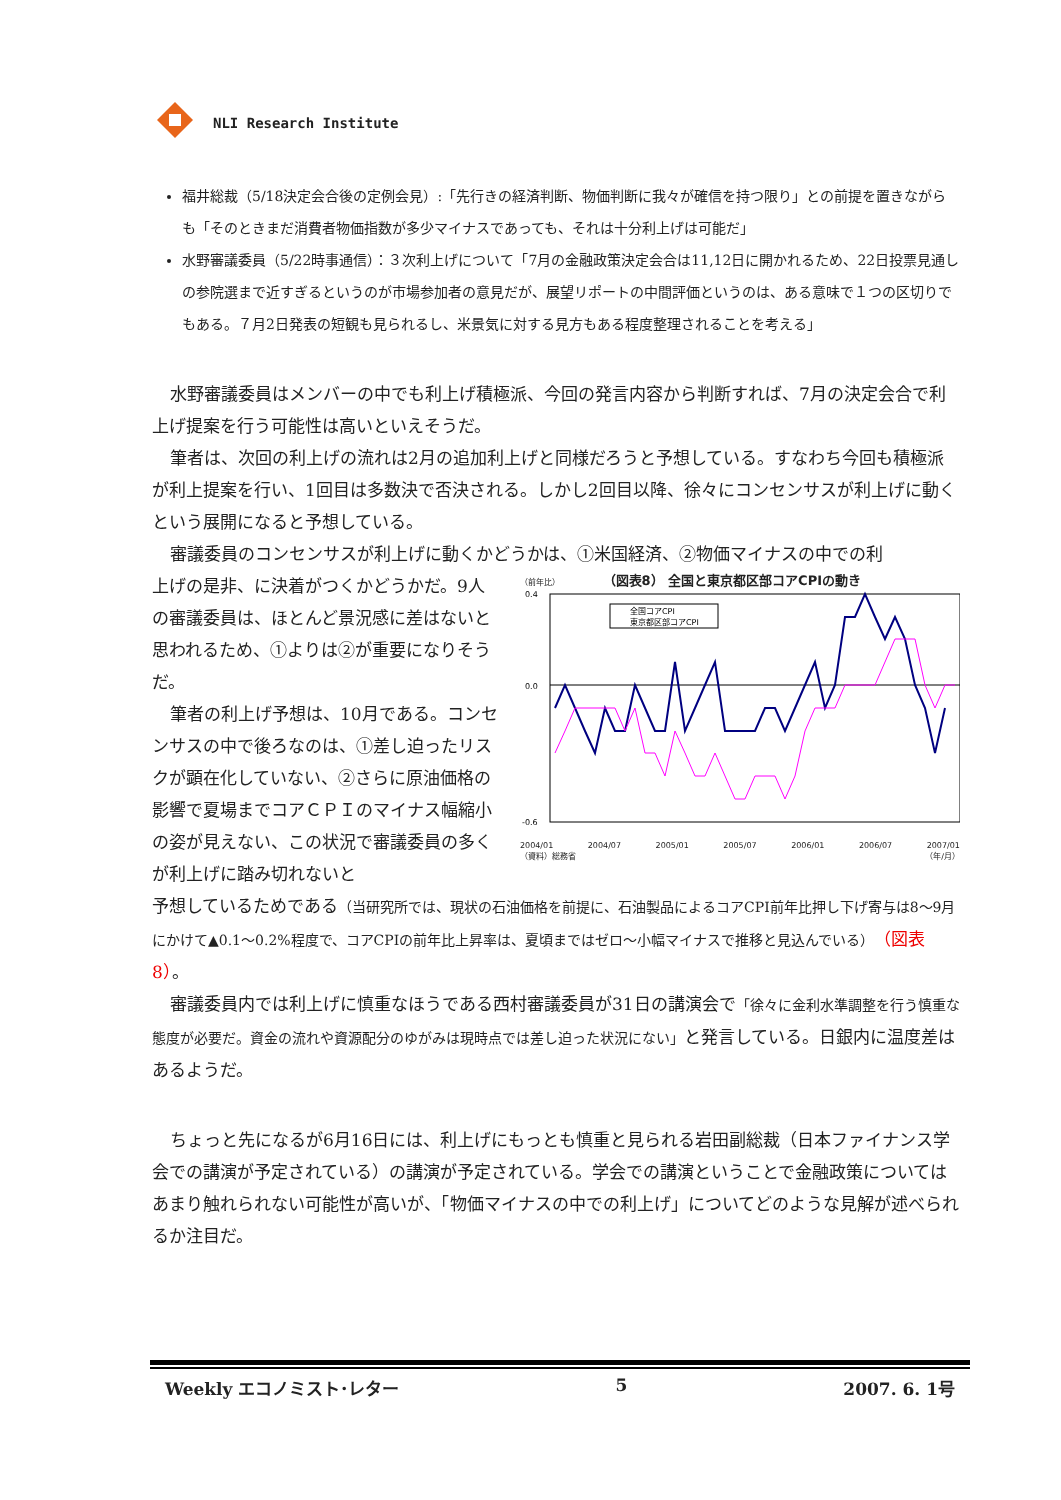NLI Research Institute
福井総裁（5/18決定会合後の定例会見）:「先行きの経済判断、物価判断に我々が確信を持つ限り」との前提を置きながらも「そのときまだ消費者物価指数が多少マイナスであっても、それは十分利上げは可能だ」
水野審議委員（5/22時事通信）：３次利上げについて「7月の金融政策決定会合は11,12日に開かれるため、22日投票見通しの参院選まで近すぎるというのが市場参加者の意見だが、展望リポートの中間評価というのは、ある意味で１つの区切りでもある。７月2日発表の短観も見られるし、米景気に対する見方もある程度整理されることを考える」
水野審議委員はメンバーの中でも利上げ積極派、今回の発言内容から判断すれば、7月の決定会合で利上げ提案を行う可能性は高いといえそうだ。
筆者は、次回の利上げの流れは2月の追加利上げと同様だろうと予想している。すなわち今回も積極派が利上提案を行い、1回目は多数決で否決される。しかし2回目以降、徐々にコンセンサスが利上げに動くという展開になると予想している。
審議委員のコンセンサスが利上げに動くかどうかは、①米国経済、②物価マイナスの中での利
上げの是非、に決着がつくかどうかだ。9人の審議委員は、ほとんど景況感に差はないと思われるため、①よりは②が重要になりそうだ。
筆者の利上げ予想は、10月である。コンセンサスの中で後ろなのは、①差し迫ったリスクが顕在化していない、②さらに原油価格の影響で夏場までコアＣＰＩのマイナス幅縮小の姿が見えない、この状況で審議委員の多くが利上げに踏み切れないと
（前年比） （図表8） 全国と東京都区部コアCPIの動き
0.4
0.0
-0.6
全国コアCPI
東京都区部コアCPI
2004/01 2004/07 2005/01 2005/07 2006/01 2006/07 2007/01
（資料）総務省 （年/月）
予想しているためである（当研究所では、現状の石油価格を前提に、石油製品によるコアCPI前年比押し下げ寄与は8～9月にかけて▲0.1～0.2%程度で、コアCPIの前年比上昇率は、夏頃まではゼロ～小幅マイナスで推移と見込んでいる）（図表8）。
審議委員内では利上げに慎重なほうである西村審議委員が31日の講演会で「徐々に金利水準調整を行う慎重な態度が必要だ。資金の流れや資源配分のゆがみは現時点では差し迫った状況にない」と発言している。日銀内に温度差はあるようだ。
ちょっと先になるが6月16日には、利上げにもっとも慎重と見られる岩田副総裁（日本ファイナンス学会での講演が予定されている）の講演が予定されている。学会での講演ということで金融政策についてはあまり触れられない可能性が高いが、「物価マイナスの中での利上げ」についてどのような見解が述べられるか注目だ。
Weekly エコノミスト･レター 5 2007. 6. 1号